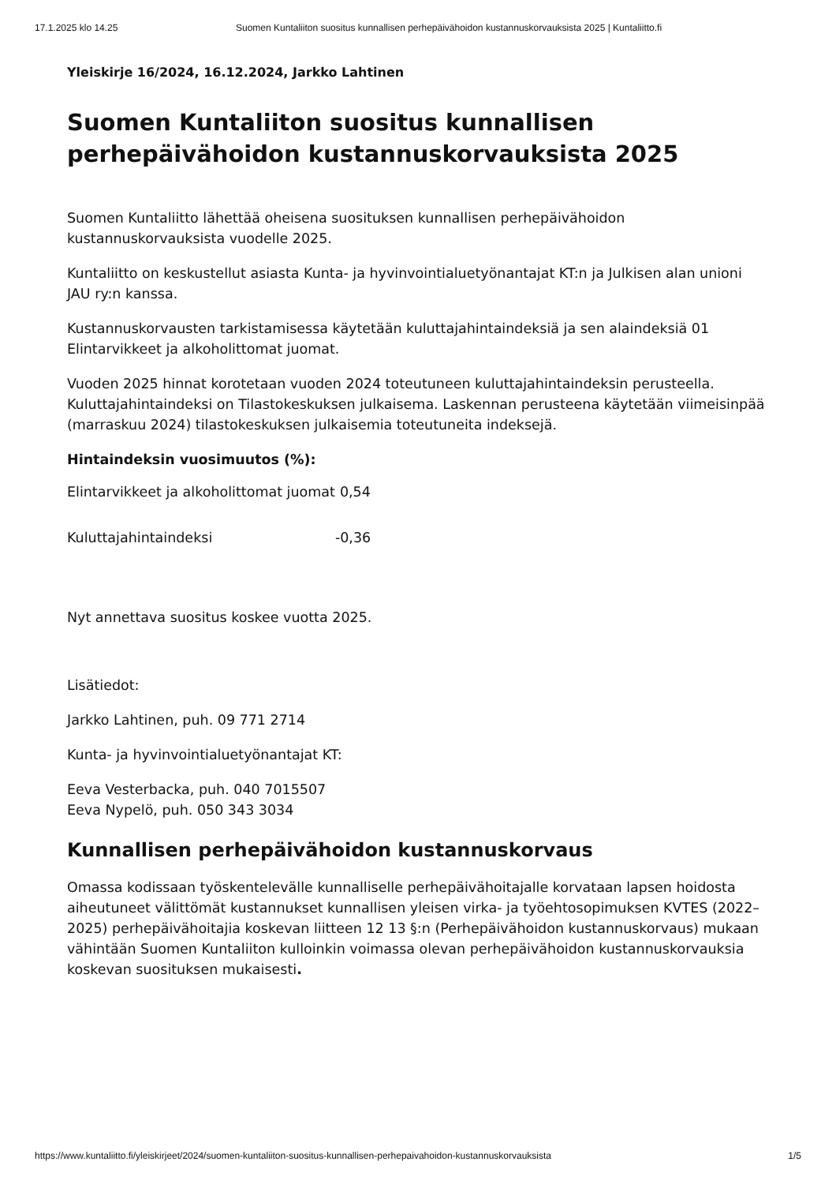17.1.2025 klo 14.25 Suomen Kuntaliiton suositus kunnallisen perhepäivähoidon kustannuskorvauksista 2025 | Kuntaliitto.fi
Yleiskirje 16/2024, 16.12.2024, Jarkko Lahtinen
Suomen Kuntaliiton suositus kunnallisen perhepäivähoidon kustannuskorvauksista 2025
Suomen Kuntaliitto lähettää oheisena suosituksen kunnallisen perhepäivähoidon kustannuskorvauksista vuodelle 2025.
Kuntaliitto on keskustellut asiasta Kunta- ja hyvinvointialuetyönantajat KT:n ja Julkisen alan unioni JAU ry:n kanssa.
Kustannuskorvausten tarkistamisessa käytetään kuluttajahintaindeksiä ja sen alaindeksiä 01 Elintarvikkeet ja alkoholittomat juomat.
Vuoden 2025 hinnat korotetaan vuoden 2024 toteutuneen kuluttajahintaindeksin perusteella. Kuluttajahintaindeksi on Tilastokeskuksen julkaisema. Laskennan perusteena käytetään viimeisinpää (marraskuu 2024) tilastokeskuksen julkaisemia toteutuneita indeksejä.
Hintaindeksin vuosimuutos (%):
| Elintarvikkeet ja alkoholittomat juomat | 0,54 |
| Kuluttajahintaindeksi | -0,36 |
Nyt annettava suositus koskee vuotta 2025.
Lisätiedot:
Jarkko Lahtinen, puh. 09 771 2714
Kunta- ja hyvinvointialuetyönantajat KT:
Eeva Vesterbacka, puh. 040 7015507
Eeva Nypelö, puh. 050 343 3034
Kunnallisen perhepäivähoidon kustannuskorvaus
Omassa kodissaan työskentelevälle kunnalliselle perhepäivähoitajalle korvataan lapsen hoidosta aiheutuneet välittömät kustannukset kunnallisen yleisen virka- ja työehtosopimuksen KVTES (2022–2025) perhepäivähoitajia koskevan liitteen 12 13 §:n (Perhepäivähoidon kustannuskorvaus) mukaan vähintään Suomen Kuntaliiton kulloinkin voimassa olevan perhepäivähoidon kustannuskorvauksia koskevan suosituksen mukaisesti.
https://www.kuntaliitto.fi/yleiskirjeet/2024/suomen-kuntaliiton-suositus-kunnallisen-perhepaivahoidon-kustannuskorvauksista 1/5